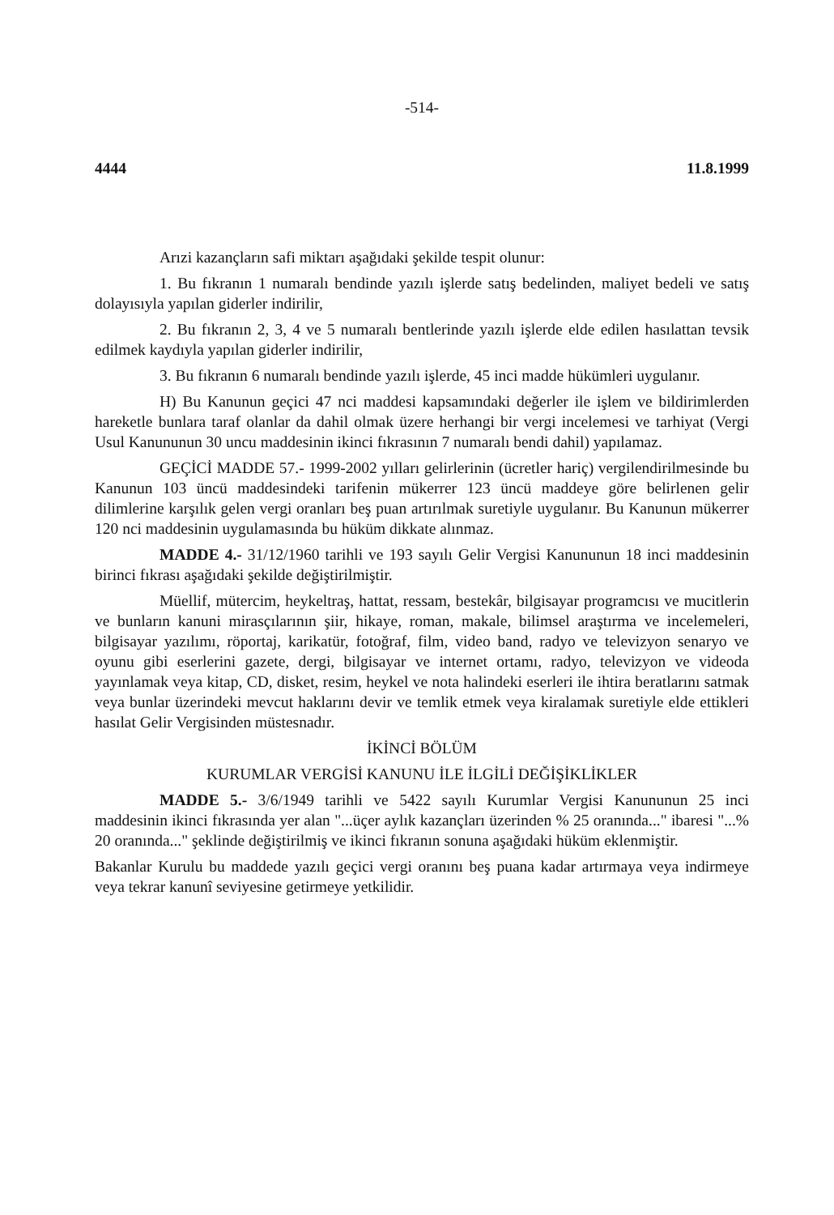-514-
4444 11.8.1999
Arızi kazançların safi miktarı aşağıdaki şekilde tespit olunur:
1. Bu fıkranın 1 numaralı bendinde yazılı işlerde satış bedelinden, maliyet bedeli ve satış dolayısıyla yapılan giderler indirilir,
2. Bu fıkranın 2, 3, 4 ve 5 numaralı bentlerinde yazılı işlerde elde edilen hasılattan tevsik edilmek kaydıyla yapılan giderler indirilir,
3. Bu fıkranın 6 numaralı bendinde yazılı işlerde, 45 inci madde hükümleri uygulanır.
H) Bu Kanunun geçici 47 nci maddesi kapsamındaki değerler ile işlem ve bildirimlerden hareketle bunlara taraf olanlar da dahil olmak üzere herhangi bir vergi incelemesi ve tarhiyat (Vergi Usul Kanununun 30 uncu maddesinin ikinci fıkrasının 7 numaralı bendi dahil) yapılamaz.
GEÇİCİ MADDE 57.- 1999-2002 yılları gelirlerinin (ücretler hariç) vergilendirilmesinde bu Kanunun 103 üncü maddesindeki tarifenin mükerrer 123 üncü maddeye göre belirlenen gelir dilimlerine karşılık gelen vergi oranları beş puan artırılmak suretiyle uygulanır. Bu Kanunun mükerrer 120 nci maddesinin uygulamasında bu hüküm dikkate alınmaz.
MADDE 4.- 31/12/1960 tarihli ve 193 sayılı Gelir Vergisi Kanununun 18 inci maddesinin birinci fıkrası aşağıdaki şekilde değiştirilmiştir.
Müellif, mütercim, heykeltraş, hattat, ressam, bestekâr, bilgisayar programcısı ve mucitlerin ve bunların kanuni mirasçılarının şiir, hikaye, roman, makale, bilimsel araştırma ve incelemeleri, bilgisayar yazılımı, röportaj, karikatür, fotoğraf, film, video band, radyo ve televizyon senaryo ve oyunu gibi eserlerini gazete, dergi, bilgisayar ve internet ortamı, radyo, televizyon ve videoda yayınlamak veya kitap, CD, disket, resim, heykel ve nota halindeki eserleri ile ihtira beratlarını satmak veya bunlar üzerindeki mevcut haklarını devir ve temlik etmek veya kiralamak suretiyle elde ettikleri hasılat Gelir Vergisinden müstesnadır.
İKİNCİ BÖLÜM
KURUMLAR VERGİSİ KANUNU İLE İLGİLİ DEĞİŞİKLİKLER
MADDE 5.- 3/6/1949 tarihli ve 5422 sayılı Kurumlar Vergisi Kanununun 25 inci maddesinin ikinci fıkrasında yer alan "...üçer aylık kazançları üzerinden % 25 oranında..." ibaresi "...% 20 oranında..." şeklinde değiştirilmiş ve ikinci fıkranın sonuna aşağıdaki hüküm eklenmiştir.
Bakanlar Kurulu bu maddede yazılı geçici vergi oranını beş puana kadar artırmaya veya indirmeye veya tekrar kanunî seviyesine getirmeye yetkilidir.